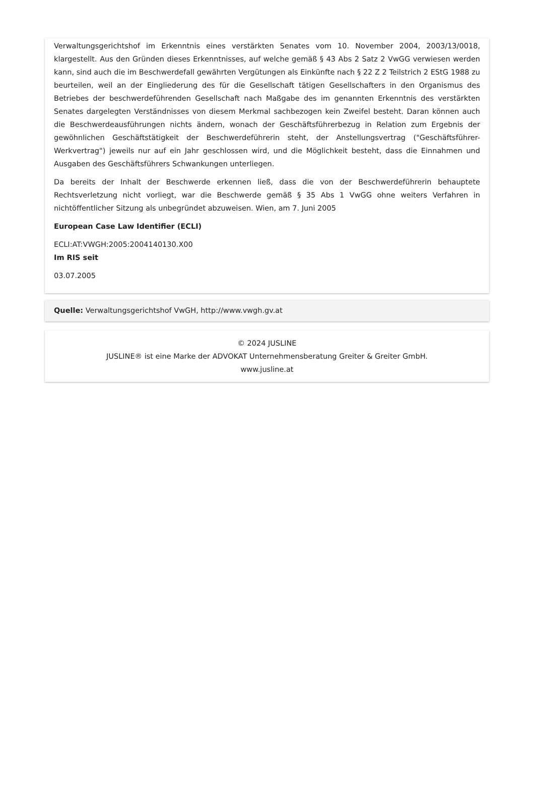Verwaltungsgerichtshof im Erkenntnis eines verstärkten Senates vom 10. November 2004, 2003/13/0018, klargestellt. Aus den Gründen dieses Erkenntnisses, auf welche gemäß § 43 Abs 2 Satz 2 VwGG verwiesen werden kann, sind auch die im Beschwerdefall gewährten Vergütungen als Einkünfte nach § 22 Z 2 Teilstrich 2 EStG 1988 zu beurteilen, weil an der Eingliederung des für die Gesellschaft tätigen Gesellschafters in den Organismus des Betriebes der beschwerdeführenden Gesellschaft nach Maßgabe des im genannten Erkenntnis des verstärkten Senates dargelegten Verständnisses von diesem Merkmal sachbezogen kein Zweifel besteht. Daran können auch die Beschwerdeausführungen nichts ändern, wonach der Geschäftsführerbezug in Relation zum Ergebnis der gewöhnlichen Geschäftstätigkeit der Beschwerdeführerin steht, der Anstellungsvertrag ("Geschäftsführer-Werkvertrag") jeweils nur auf ein Jahr geschlossen wird, und die Möglichkeit besteht, dass die Einnahmen und Ausgaben des Geschäftsführers Schwankungen unterliegen.
Da bereits der Inhalt der Beschwerde erkennen ließ, dass die von der Beschwerdeführerin behauptete Rechtsverletzung nicht vorliegt, war die Beschwerde gemäß § 35 Abs 1 VwGG ohne weiters Verfahren in nichtöffentlicher Sitzung als unbegründet abzuweisen. Wien, am 7. Juni 2005
European Case Law Identifier (ECLI)
ECLI:AT:VWGH:2005:2004140130.X00
Im RIS seit
03.07.2005
Quelle: Verwaltungsgerichtshof VwGH, http://www.vwgh.gv.at
© 2024 JUSLINE
JUSLINE® ist eine Marke der ADVOKAT Unternehmensberatung Greiter & Greiter GmbH.
www.jusline.at